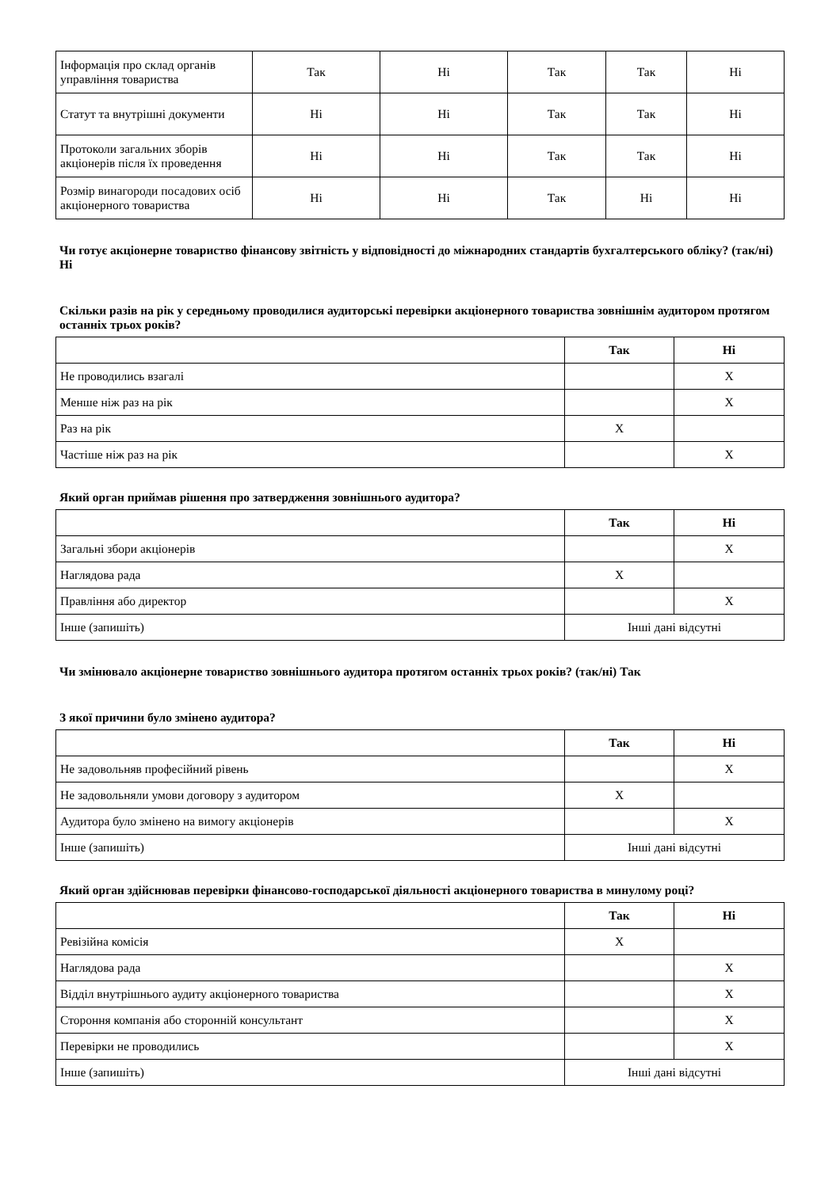| Інформація про склад органів управління товариства | Так | Ні | Так | Так | Ні |
| Статут та внутрішні документи | Ні | Ні | Так | Так | Ні |
| Протоколи загальних зборів акціонерів після їх проведення | Ні | Ні | Так | Так | Ні |
| Розмір винагороди посадових осіб акціонерного товариства | Ні | Ні | Так | Ні | Ні |
Чи готує акціонерне товариство фінансову звітність у відповідності до міжнародних стандартів бухгалтерського обліку? (так/ні) Ні
Скільки разів на рік у середньому проводилися аудиторські перевірки акціонерного товариства зовнішнім аудитором протягом останніх трьох років?
| | Так | Ні |
| --- | --- | --- |
| Не проводились взагалі | | X |
| Менше ніж раз на рік | | X |
| Раз на рік | X | |
| Частіше ніж раз на рік | | X |
Який орган приймав рішення про затвердження зовнішнього аудитора?
| | Так | Ні |
| --- | --- | --- |
| Загальні збори акціонерів | | X |
| Наглядова рада | X | |
| Правління або директор | | X |
| Інше (запишіть) | Інші дані відсутні | |
Чи змінювало акціонерне товариство зовнішнього аудитора протягом останніх трьох років? (так/ні) Так
З якої причини було змінено аудитора?
| | Так | Ні |
| --- | --- | --- |
| Не задовольняв професійний рівень | | X |
| Не задовольняли умови договору з аудитором | X | |
| Аудитора було змінено на вимогу акціонерів | | X |
| Інше (запишіть) | Інші дані відсутні | |
Який орган здійснював перевірки фінансово-господарської діяльності акціонерного товариства в минулому році?
| | Так | Ні |
| --- | --- | --- |
| Ревізійна комісія | X | |
| Наглядова рада | | X |
| Відділ внутрішнього аудиту акціонерного товариства | | X |
| Стороння компанія або сторонній консультант | | X |
| Перевірки не проводились | | X |
| Інше (запишіть) | Інші дані відсутні | |